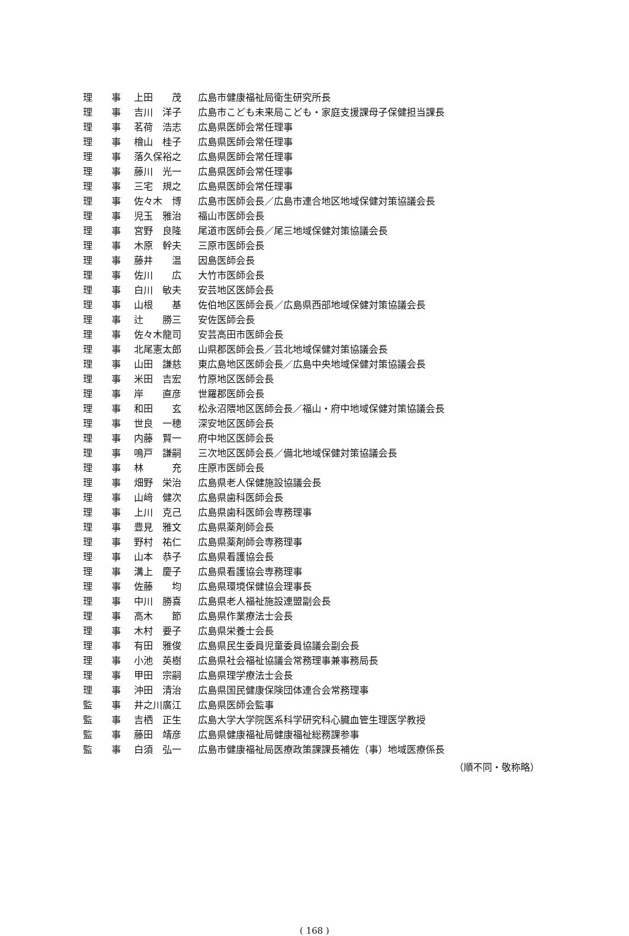| 理 事 | 上田 茂 | 広島市健康福祉局衛生研究所長 |
| 理 事 | 吉川 洋子 | 広島市こども未来局こども・家庭支援課母子保健担当課長 |
| 理 事 | 茗荷 浩志 | 広島県医師会常任理事 |
| 理 事 | 檜山 桂子 | 広島県医師会常任理事 |
| 理 事 | 落久保裕之 | 広島県医師会常任理事 |
| 理 事 | 藤川 光一 | 広島県医師会常任理事 |
| 理 事 | 三宅 規之 | 広島県医師会常任理事 |
| 理 事 | 佐々木 博 | 広島市医師会長／広島市連合地区地域保健対策協議会長 |
| 理 事 | 児玉 雅治 | 福山市医師会長 |
| 理 事 | 宮野 良隆 | 尾道市医師会長／尾三地域保健対策協議会長 |
| 理 事 | 木原 幹夫 | 三原市医師会長 |
| 理 事 | 藤井 温 | 因島医師会長 |
| 理 事 | 佐川 広 | 大竹市医師会長 |
| 理 事 | 白川 敏夫 | 安芸地区医師会長 |
| 理 事 | 山根 基 | 佐伯地区医師会長／広島県西部地域保健対策協議会長 |
| 理 事 | 辻 勝三 | 安佐医師会長 |
| 理 事 | 佐々木龍司 | 安芸高田市医師会長 |
| 理 事 | 北尾憲太郎 | 山県郡医師会長／芸北地域保健対策協議会長 |
| 理 事 | 山田 謙慈 | 東広島地区医師会長／広島中央地域保健対策協議会長 |
| 理 事 | 米田 吉宏 | 竹原地区医師会長 |
| 理 事 | 岸 直彦 | 世羅郡医師会長 |
| 理 事 | 和田 玄 | 松永沼隈地区医師会長／福山・府中地域保健対策協議会長 |
| 理 事 | 世良 一穂 | 深安地区医師会長 |
| 理 事 | 内藤 賢一 | 府中地区医師会長 |
| 理 事 | 鳴戸 謙嗣 | 三次地区医師会長／備北地域保健対策協議会長 |
| 理 事 | 林 充 | 庄原市医師会長 |
| 理 事 | 畑野 栄治 | 広島県老人保健施設協議会長 |
| 理 事 | 山﨑 健次 | 広島県歯科医師会長 |
| 理 事 | 上川 克己 | 広島県歯科医師会専務理事 |
| 理 事 | 豊見 雅文 | 広島県薬剤師会長 |
| 理 事 | 野村 祐仁 | 広島県薬剤師会専務理事 |
| 理 事 | 山本 恭子 | 広島県看護協会長 |
| 理 事 | 溝上 慶子 | 広島県看護協会専務理事 |
| 理 事 | 佐藤 均 | 広島県環境保健協会理事長 |
| 理 事 | 中川 勝喜 | 広島県老人福祉施設連盟副会長 |
| 理 事 | 高木 節 | 広島県作業療法士会長 |
| 理 事 | 木村 要子 | 広島県栄養士会長 |
| 理 事 | 有田 雅俊 | 広島県民生委員児童委員協議会副会長 |
| 理 事 | 小池 英樹 | 広島県社会福祉協議会常務理事兼事務局長 |
| 理 事 | 甲田 宗嗣 | 広島県理学療法士会長 |
| 理 事 | 沖田 清治 | 広島県国民健康保険団体連合会常務理事 |
| 監 事 | 井之川廣江 | 広島県医師会監事 |
| 監 事 | 吉栖 正生 | 広島大学大学院医系科学研究科心臓血管生理医学教授 |
| 監 事 | 藤田 靖彦 | 広島県健康福祉局健康福祉総務課参事 |
| 監 事 | 白須 弘一 | 広島市健康福祉局医療政策課課長補佐（事）地域医療係長 |
（順不同・敬称略）
( 168 )